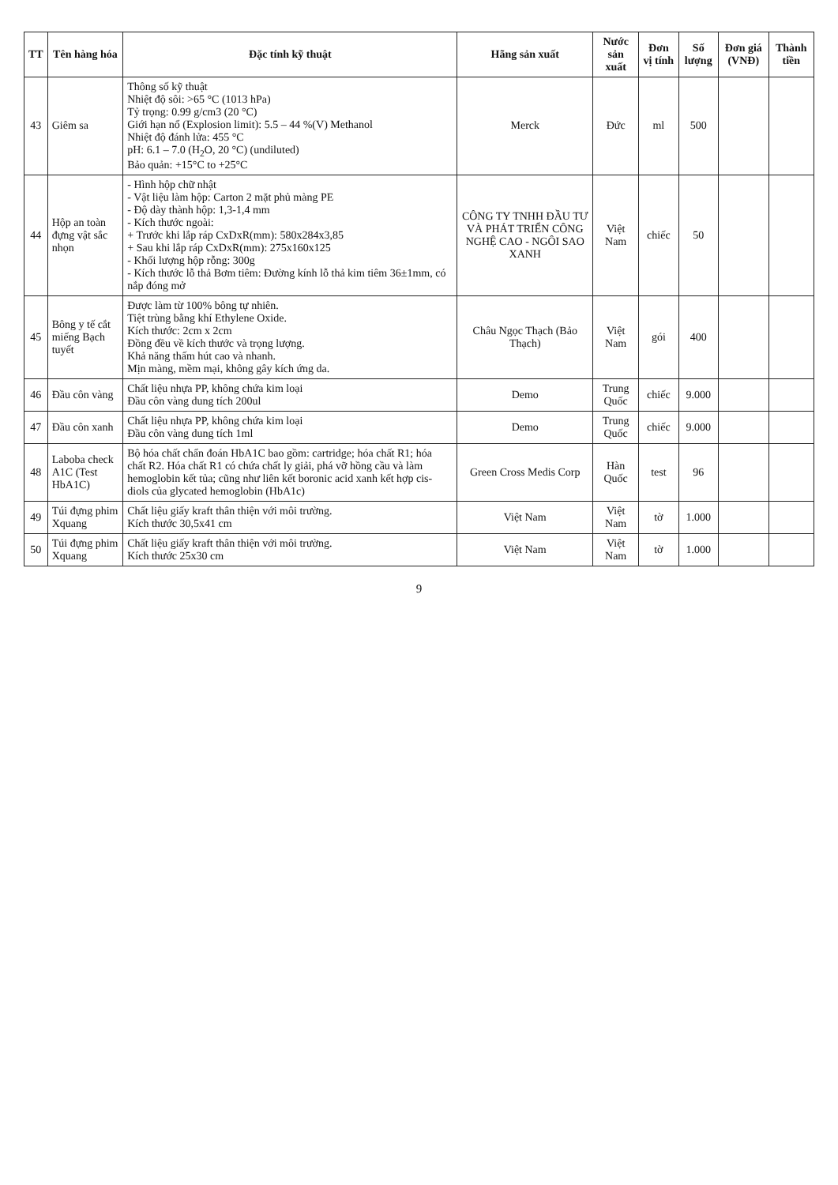| TT | Tên hàng hóa | Đặc tính kỹ thuật | Hãng sản xuất | Nước sản xuất | Đơn vị tính | Số lượng | Đơn giá (VNĐ) | Thành tiền |
| --- | --- | --- | --- | --- | --- | --- | --- | --- |
| 43 | Giêm sa | Thông số kỹ thuật Nhiệt độ sôi: >65 °C (1013 hPa) Tỷ trọng: 0.99 g/cm3 (20 °C) Giới hạn nổ (Explosion limit): 5.5 – 44 %(V) Methanol Nhiệt độ đánh lửa: 455 °C pH: 6.1 – 7.0 (H<sub>2</sub>O, 20 °C) (undiluted) Bảo quản: +15°C to +25°C | Merck | Đức | ml | 500 | | |
| 44 | Hộp an toàn đựng vật sắc nhọn | - Hình hộp chữ nhật - Vật liệu làm hộp: Carton 2 mặt phủ màng PE - Độ dày thành hộp: 1,3-1,4 mm - Kích thước ngoài: + Trước khi lắp ráp CxDxR(mm): 580x284x3,85 + Sau khi lắp ráp CxDxR(mm): 275x160x125 - Khối lượng hộp rỗng: 300g - Kích thước lỗ thả Bơm tiêm: Đường kính lỗ thả kim tiêm 36±1mm, có nắp đóng mở | CÔNG TY TNHH ĐẦU TƯ VÀ PHÁT TRIỂN CÔNG NGHỆ CAO - NGÔI SAO XANH | Việt Nam | chiếc | 50 | | |
| 45 | Bông y tế cắt miếng Bạch tuyết | Được làm từ 100% bông tự nhiên. Tiệt trùng bằng khí Ethylene Oxide. Kích thước: 2cm x 2cm Đồng đều về kích thước và trọng lượng. Khả năng thấm hút cao và nhanh. Mịn màng, mềm mại, không gây kích ứng da. | Châu Ngọc Thạch (Bảo Thạch) | Việt Nam | gói | 400 | | |
| 46 | Đầu côn vàng | Chất liệu nhựa PP, không chứa kim loại Đầu côn vàng dung tích 200ul | Demo | Trung Quốc | chiếc | 9.000 | | |
| 47 | Đầu côn xanh | Chất liệu nhựa PP, không chứa kim loại Đầu côn vàng dung tích 1ml | Demo | Trung Quốc | chiếc | 9.000 | | |
| 48 | Laboba check A1C (Test HbA1C) | Bộ hóa chất chẩn đoán HbA1C bao gồm: cartridge; hóa chất R1; hóa chất R2. Hóa chất R1 có chứa chất ly giải, phá vỡ hồng cầu và làm hemoglobin kết tủa; cũng như liên kết boronic acid xanh kết hợp cis-diols của glycated hemoglobin (HbA1c) | Green Cross Medis Corp | Hàn Quốc | test | 96 | | |
| 49 | Túi đựng phim Xquang | Chất liệu giấy kraft thân thiện với môi trường. Kích thước 30,5x41 cm | Việt Nam | Việt Nam | tờ | 1.000 | | |
| 50 | Túi đựng phim Xquang | Chất liệu giấy kraft thân thiện với môi trường. Kích thước 25x30 cm | Việt Nam | Việt Nam | tờ | 1.000 | | |
9